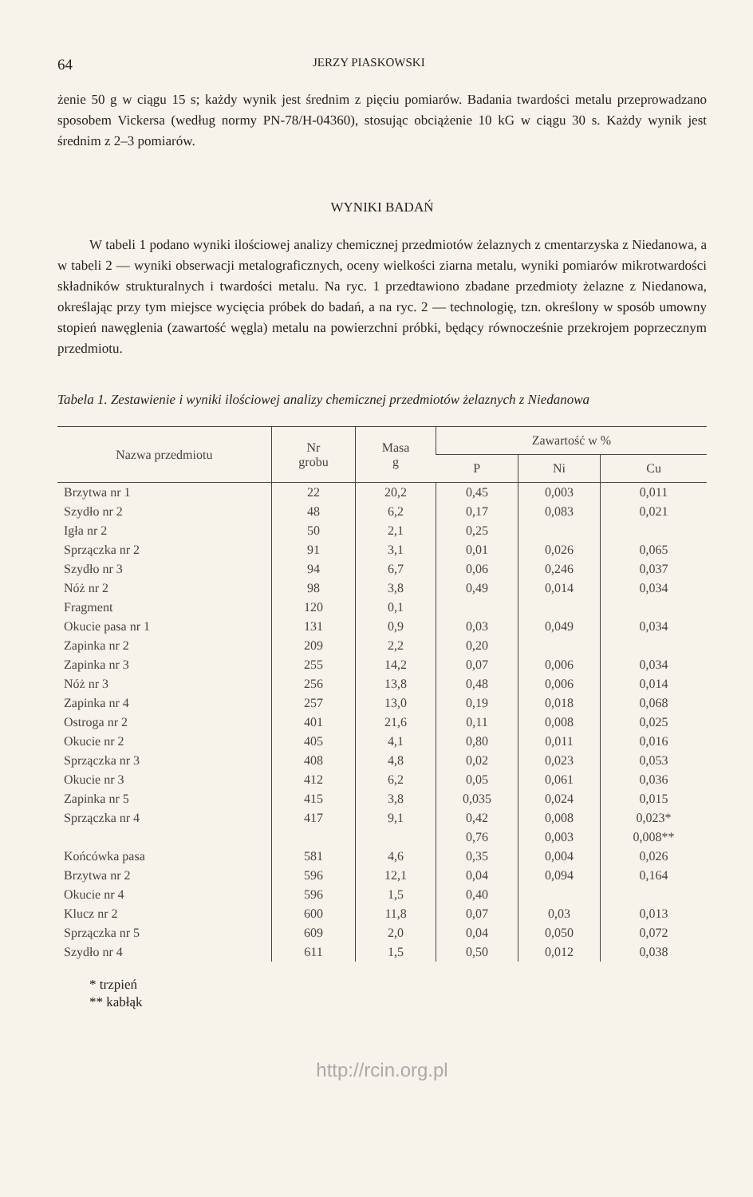64 JERZY PIASKOWSKI
żenie 50 g w ciągu 15 s; każdy wynik jest średnim z pięciu pomiarów. Badania twardości metalu przeprowadzano sposobem Vickersa (według normy PN-78/H-04360), stosując obciążenie 10 kG w ciągu 30 s. Każdy wynik jest średnim z 2–3 pomiarów.
WYNIKI BADAŃ
W tabeli 1 podano wyniki ilościowej analizy chemicznej przedmiotów żelaznych z cmentarzyska z Niedanowa, a w tabeli 2 — wyniki obserwacji metalograficznych, oceny wielkości ziarna metalu, wyniki pomiarów mikrotwardości składników strukturalnych i twardości metalu. Na ryc. 1 przedtawiono zbadane przedmioty żelazne z Niedanowa, określając przy tym miejsce wycięcia próbek do badań, a na ryc. 2 — technologię, tzn. określony w sposób umowny stopień nawęglenia (zawartość węgla) metalu na powierzchni próbki, będący równocześnie przekrojem poprzecznym przedmiotu.
Tabela 1. Zestawienie i wyniki ilościowej analizy chemicznej przedmiotów żelaznych z Niedanowa
| Nazwa przedmiotu | Nr grobu | Masa g | Zawartość w % | | |
| --- | --- | --- | --- | --- | --- |
| | | | P | Ni | Cu |
| Brzytwa nr 1 | 22 | 20,2 | 0,45 | 0,003 | 0,011 |
| Szydło nr 2 | 48 | 6,2 | 0,17 | 0,083 | 0,021 |
| Igła nr 2 | 50 | 2,1 | 0,25 | | |
| Sprzączka nr 2 | 91 | 3,1 | 0,01 | 0,026 | 0,065 |
| Szydło nr 3 | 94 | 6,7 | 0,06 | 0,246 | 0,037 |
| Nóż nr 2 | 98 | 3,8 | 0,49 | 0,014 | 0,034 |
| Fragment | 120 | 0,1 | | | |
| Okucie pasa nr 1 | 131 | 0,9 | 0,03 | 0,049 | 0,034 |
| Zapinka nr 2 | 209 | 2,2 | 0,20 | | |
| Zapinka nr 3 | 255 | 14,2 | 0,07 | 0,006 | 0,034 |
| Nóż nr 3 | 256 | 13,8 | 0,48 | 0,006 | 0,014 |
| Zapinka nr 4 | 257 | 13,0 | 0,19 | 0,018 | 0,068 |
| Ostroga nr 2 | 401 | 21,6 | 0,11 | 0,008 | 0,025 |
| Okucie nr 2 | 405 | 4,1 | 0,80 | 0,011 | 0,016 |
| Sprzączka nr 3 | 408 | 4,8 | 0,02 | 0,023 | 0,053 |
| Okucie nr 3 | 412 | 6,2 | 0,05 | 0,061 | 0,036 |
| Zapinka nr 5 | 415 | 3,8 | 0,035 | 0,024 | 0,015 |
| Sprzączka nr 4 | 417 | 9,1 | 0,42 | 0,008 | 0,023* |
| | | | 0,76 | 0,003 | 0,008** |
| Końcówka pasa | 581 | 4,6 | 0,35 | 0,004 | 0,026 |
| Brzytwa nr 2 | 596 | 12,1 | 0,04 | 0,094 | 0,164 |
| Okucie nr 4 | 596 | 1,5 | 0,40 | | |
| Klucz nr 2 | 600 | 11,8 | 0,07 | 0,03 | 0,013 |
| Sprzączka nr 5 | 609 | 2,0 | 0,04 | 0,050 | 0,072 |
| Szydło nr 4 | 611 | 1,5 | 0,50 | 0,012 | 0,038 |
* trzpień
** kabłąk
http://rcin.org.pl